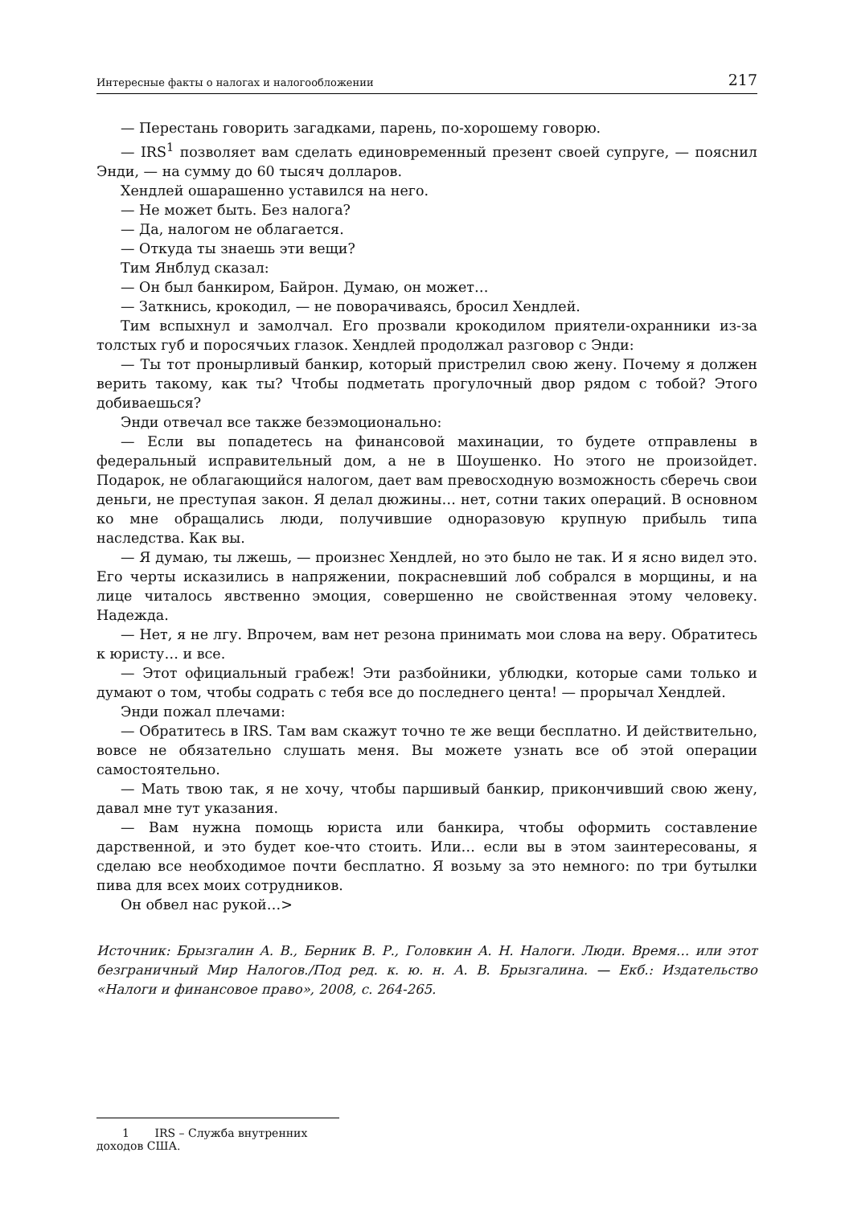Интересные факты о налогах и налогообложении 217
— Перестань говорить загадками, парень, по-хорошему говорю.
— IRS<sup>1</sup> позволяет вам сделать единовременный презент своей супруге, — пояснил Энди, — на сумму до 60 тысяч долларов.
Хендлей ошарашенно уставился на него.
— Не может быть. Без налога?
— Да, налогом не облагается.
— Откуда ты знаешь эти вещи?
Тим Янблуд сказал:
— Он был банкиром, Байрон. Думаю, он может…
— Заткнись, крокодил, — не поворачиваясь, бросил Хендлей.
Тим вспыхнул и замолчал. Его прозвали крокодилом приятели-охранники из-за толстых губ и поросячьих глазок. Хендлей продолжал разговор с Энди:
— Ты тот пронырливый банкир, который пристрелил свою жену. Почему я должен верить такому, как ты? Чтобы подметать прогулочный двор рядом с тобой? Этого добиваешься?
Энди отвечал все также безэмоционально:
— Если вы попадетесь на финансовой махинации, то будете отправлены в федеральный исправительный дом, а не в Шоушенко. Но этого не произойдет. Подарок, не облагающийся налогом, дает вам превосходную возможность сберечь свои деньги, не преступая закон. Я делал дюжины… нет, сотни таких операций. В основном ко мне обращались люди, получившие одноразовую крупную прибыль типа наследства. Как вы.
— Я думаю, ты лжешь, — произнес Хендлей, но это было не так. И я ясно видел это. Его черты исказились в напряжении, покрасневший лоб собрался в морщины, и на лице читалось явственно эмоция, совершенно не свойственная этому человеку. Надежда.
— Нет, я не лгу. Впрочем, вам нет резона принимать мои слова на веру. Обратитесь к юристу… и все.
— Этот официальный грабеж! Эти разбойники, ублюдки, которые сами только и думают о том, чтобы содрать с тебя все до последнего цента! — прорычал Хендлей.
Энди пожал плечами:
— Обратитесь в IRS. Там вам скажут точно те же вещи бесплатно. И действительно, вовсе не обязательно слушать меня. Вы можете узнать все об этой операции самостоятельно.
— Мать твою так, я не хочу, чтобы паршивый банкир, прикончивший свою жену, давал мне тут указания.
— Вам нужна помощь юриста или банкира, чтобы оформить составление дарственной, и это будет кое-что стоить. Или… если вы в этом заинтересованы, я сделаю все необходимое почти бесплатно. Я возьму за это немного: по три бутылки пива для всех моих сотрудников.
Он обвел нас рукой…>
Источник: Брызгалин А. В., Берник В. Р., Головкин А. Н. Налоги. Люди. Время… или этот безграничный Мир Налогов./Под ред. к. ю. н. А. В. Брызгалина. — Екб.: Издательство «Налоги и финансовое право», 2008, с. 264-265.
1 IRS – Служба внутренних доходов США.